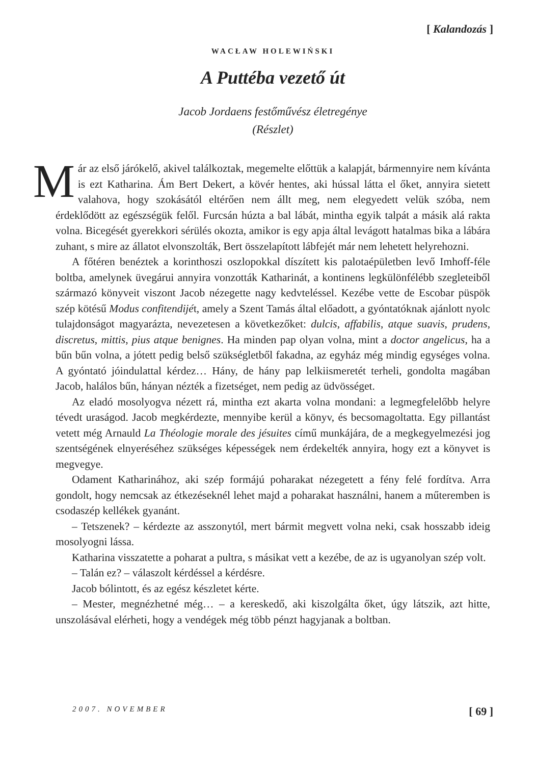[ Kalandozás ]
WACŁAW HOLEWIŃSKI
A Puttéba vezető út
Jacob Jordaens festőművész életregénye
(Részlet)
Már az első járókelő, akivel találkoztak, megemelte előttük a kalapját, bár­mennyire nem kívánta is ezt Katharina. Ám Bert Dekert, a kövér hentes, aki hússal látta el őket, annyira sietett valahova, hogy szokásától eltérően nem állt meg, nem elegyedett velük szóba, nem érdeklődött az egészségük felől. Furcsán húzta a bal lábát, mintha egyik talpát a másik alá rakta volna. Bicegését gyerekko­ri sérülés okozta, amikor is egy apja által levágott hatalmas bika a lábára zuhant, s mire az állatot elvonszolták, Bert összelapított lábfejét már nem lehetett helyre­hozni.
A főtéren benéztek a korinthoszi oszlopokkal díszített kis palotaépületben levő Imhoff-féle boltba, amelynek üvegárui annyira vonzották Katharinát, a kontinens legkülönfélébb szegleteiből származó könyveit viszont Jacob nézegette nagy kedv­teléssel. Kezébe vette de Escobar püspök szép kötésű Modus confitendijét, amely a Szent Tamás által előadott, a gyóntatóknak ajánlott nyolc tulajdonságot magya­rázta, nevezetesen a következőket: dulcis, affabilis, atque suavis, prudens, discretus, mittis, pius atque benignes. Ha minden pap olyan volna, mint a doctor angelicus, ha a bűn bűn volna, a jótett pedig belső szükségletből fakadna, az egyház még min­dig egységes volna. A gyóntató jóindulattal kérdez… Hány, de hány pap lelkiis­meretét terheli, gondolta magában Jacob, halálos bűn, hányan nézték a fizetséget, nem pedig az üdvösséget.
Az eladó mosolyogva nézett rá, mintha ezt akarta volna mondani: a legmegfe­lelőbb helyre tévedt uraságod. Jacob megkérdezte, mennyibe kerül a könyv, és be­csomagoltatta. Egy pillantást vetett még Arnauld La Théologie morale des jésuites cí­mű munkájára, de a megkegyelmezési jog szentségének elnyeréséhez szükséges képességek nem érdekelték annyira, hogy ezt a könyvet is megvegye.
Odament Katharinához, aki szép formájú poharakat nézegetett a fény felé for­dítva. Arra gondolt, hogy nemcsak az étkezéseknél lehet majd a poharakat hasz­nálni, hanem a műteremben is csodaszép kellékek gyanánt.
– Tetszenek? – kérdezte az asszonytól, mert bármit megvett volna neki, csak hosszabb ideig mosolyogni lássa.
Katharina visszatette a poharat a pultra, s másikat vett a kezébe, de az is ugyanolyan szép volt.
– Talán ez? – válaszolt kérdéssel a kérdésre.
Jacob bólintott, és az egész készletet kérte.
– Mester, megnézhetné még… – a kereskedő, aki kiszolgálta őket, úgy látszik, azt hitte, unszolásával elérheti, hogy a vendégek még több pénzt hagyjanak a boltban.
2007. NOVEMBER [ 69 ]